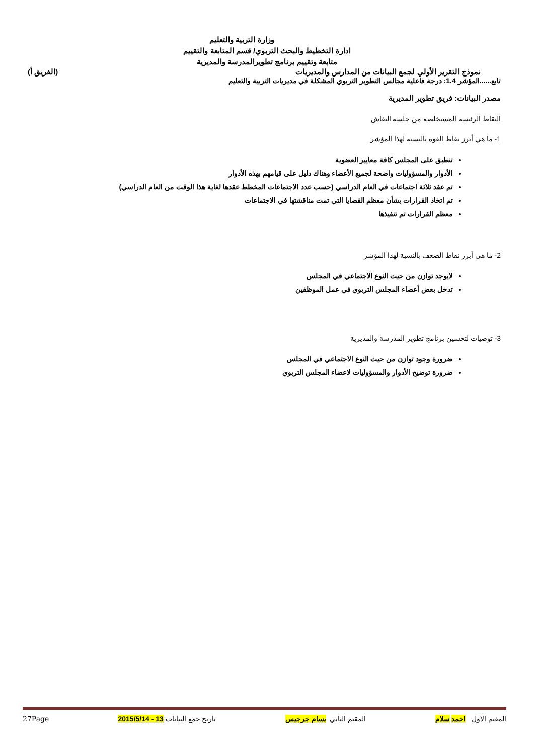وزارة التربية والتعليم
ادارة التخطيط والبحث التربوي/ قسم المتابعة والتقييم
متابعة وتقييم برنامج تطويرالمدرسة والمديرية
نموذج التقرير الأولي لجمع البيانات من المدارس والمديريات (الفريق أ)
تابع......المؤشر 1.4: درجة فاعلية مجالس التطوير التربوي المشكلة في مديريات التربية والتعليم
مصدر البيانات: فريق تطوير المديرية
النقاط الرئيسة المستخلصة من جلسة النقاش
1- ما هي أبرز نقاط القوة بالنسبة لهذا المؤشر
تنطبق على المجلس كافة معايير العضوية
الأدوار والمسؤوليات واضحة لجميع الأعضاء وهناك دليل على قيامهم بهذه الأدوار
تم عقد ثلاثة اجتماعات في العام الدراسي (حسب عدد الاجتماعات المخطط عقدها لغاية هذا الوقت من العام الدراسي)
تم اتخاذ القرارات بشأن معظم القضايا التي تمت مناقشتها في الاجتماعات
معظم القرارات تم تنفيذها
2- ما هي أبرز نقاط الضعف بالنسبة لهذا المؤشر
لايوجد توازن من حيث النوع الاجتماعي في المجلس
تدخل بعض أعضاء المجلس التربوي في عمل الموظفين
3- توصيات لتحسين برنامج تطوير المدرسة والمديرية
ضرورة وجود توازن من حيث النوع الاجتماعي في المجلس
ضرورة توضيح الأدوار والمسؤوليات لاعضاء المجلس التربوي
المقيم الاول احمد سلام المقيم الثاني بسام جرجيس تاريخ جمع البيانات 13 - 2015/5/14 27Page